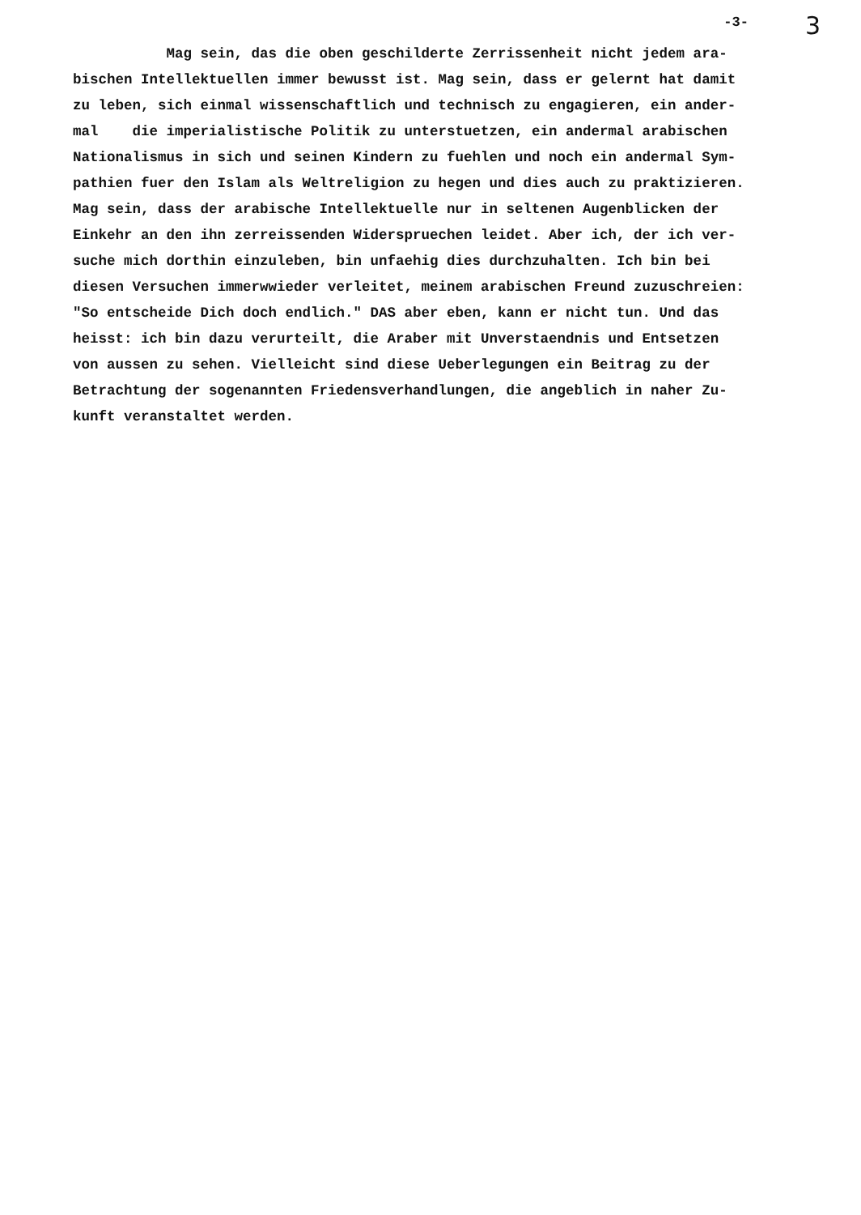-3- 3
Mag sein, das die oben geschilderte Zerrissenheit nicht jedem ara- bischen Intellektuellen immer bewusst ist. Mag sein, dass er gelernt hat damit zu leben, sich einmal wissenschaftlich und technisch zu engagieren, ein ander- mal die imperialistische Politik zu unterstuetzen, ein andermal arabischen Nationalismus in sich und seinen Kindern zu fuehlen und noch ein andermal Sym- pathien fuer den Islam als Weltreligion zu hegen und dies auch zu praktizieren. Mag sein, dass der arabische Intellektuelle nur in seltenen Augenblicken der Einkehr an den ihn zerreissenden Widerspruechen leidet. Aber ich, der ich ver- suche mich dorthin einzuleben, bin unfaehig dies durchzuhalten. Ich bin bei diesen Versuchen immerwwieder verleitet, meinem arabischen Freund zuzuschreien: "So entscheide Dich doch endlich." DAS aber eben, kann er nicht tun. Und das heisst: ich bin dazu verurteilt, die Araber mit Unverstaendnis und Entsetzen von aussen zu sehen. Vielleicht sind diese Ueberlegungen ein Beitrag zu der Betrachtung der sogenannten Friedensverhandlungen, die angeblich in naher Zu- kunft veranstaltet werden.